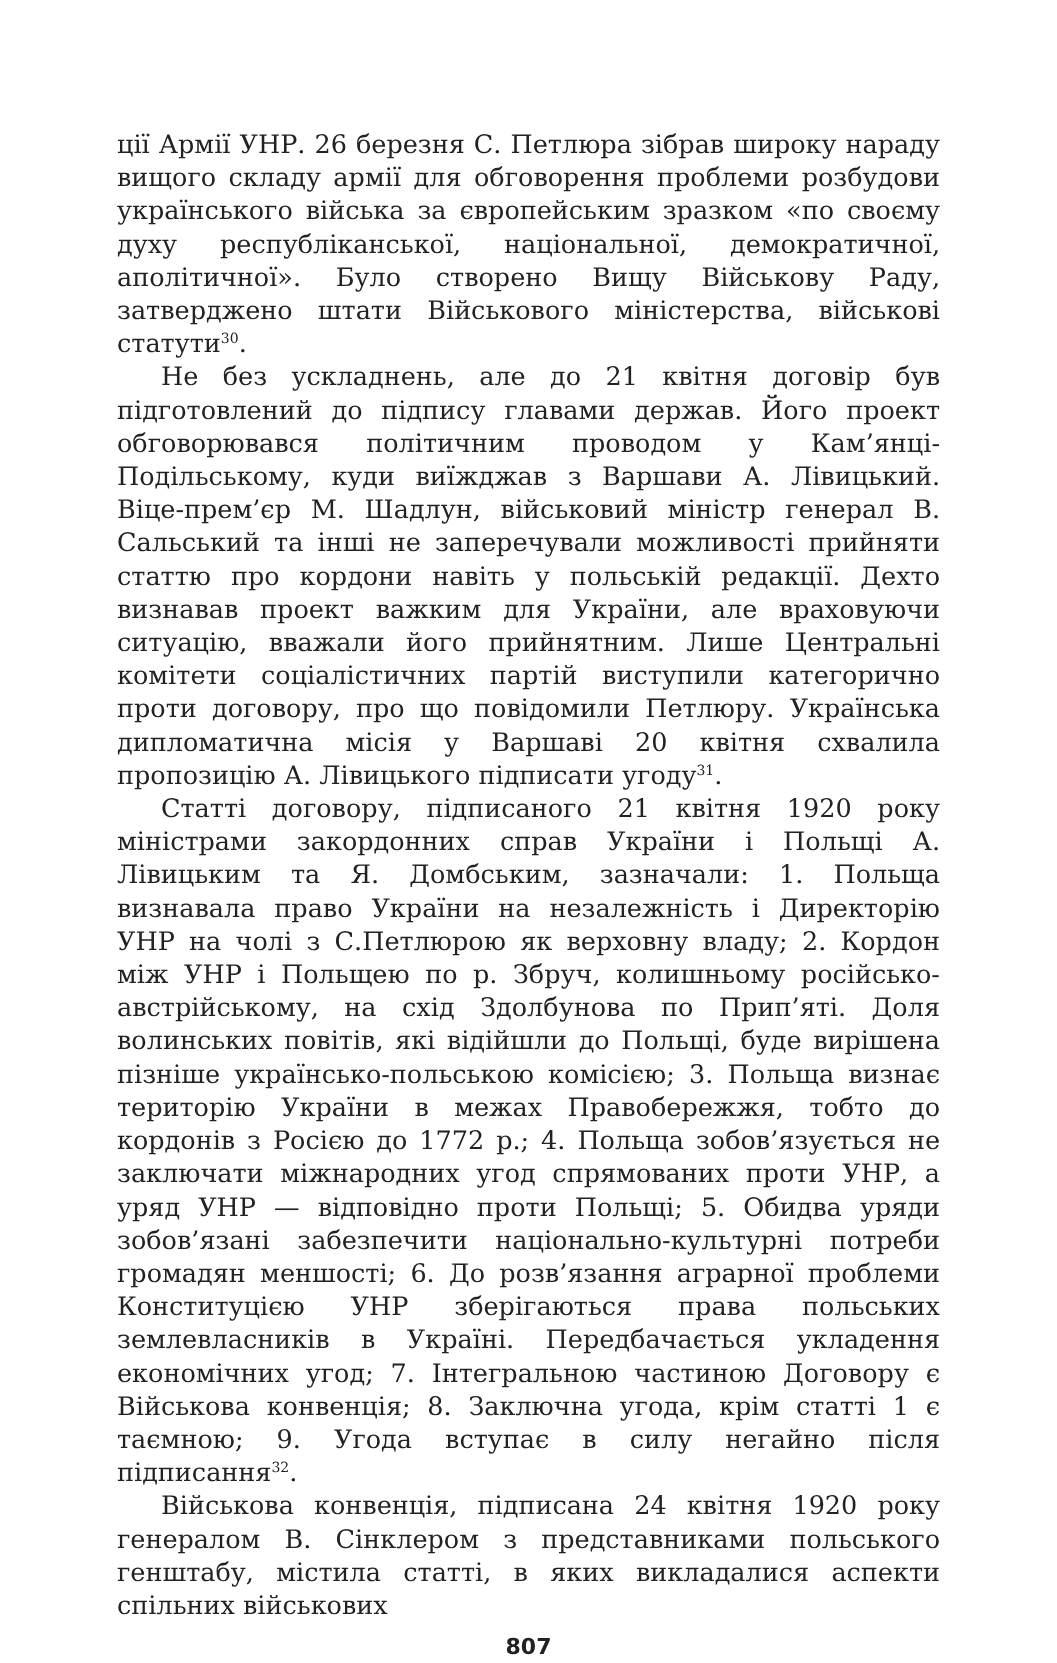ції Армії УНР. 26 березня С. Петлюра зібрав широку нараду вищого складу армії для обговорення проблеми розбудови українського війська за європейським зразком «по своєму духу республіканської, національної, демократичної, аполітичної». Було створено Вищу Військову Раду, затверджено штати Військового міністерства, військові статути<sup>30</sup>.
Не без ускладнень, але до 21 квітня договір був підготовлений до підпису главами держав. Його проект обговорювався політичним проводом у Кам’янці-Подільському, куди виїжджав з Варшави А. Лівицький. Віце-прем’єр М. Шадлун, військовий міністр генерал В. Сальський та інші не заперечували можливості прийняти статтю про кордони навіть у польській редакції. Дехто визнавав проект важким для України, але враховуючи ситуацію, вважали його прийнятним. Лише Центральні комітети соціалістичних партій виступили категорично проти договору, про що повідомили Петлюру. Українська дипломатична місія у Варшаві 20 квітня схвалила пропозицію А. Лівицького підписати угоду<sup>31</sup>.
Статті договору, підписаного 21 квітня 1920 року міністрами закордонних справ України і Польщі А. Лівицьким та Я. Домбським, зазначали: 1. Польща визнавала право України на незалежність і Директорію УНР на чолі з С.Петлюрою як верховну владу; 2. Кордон між УНР і Польщею по р. Збруч, колишньому російсько-австрійському, на схід Здолбунова по Прип’яті. Доля волинських повітів, які відійшли до Польщі, буде вирішена пізніше українсько-польською комісією; 3. Польща визнає територію України в межах Правобережжя, тобто до кордонів з Росією до 1772 р.; 4. Польща зобов’язується не заключати міжнародних угод спрямованих проти УНР, а уряд УНР — відповідно проти Польщі; 5. Обидва уряди зобов’язані забезпечити національно-культурні потреби громадян меншості; 6. До розв’язання аграрної проблеми Конституцією УНР зберігаються права польських землевласників в Україні. Передбачається укладення економічних угод; 7. Інтегральною частиною Договору є Військова конвенція; 8. Заключна угода, крім статті 1 є таємною; 9. Угода вступає в силу негайно після підписання<sup>32</sup>.
Військова конвенція, підписана 24 квітня 1920 року генералом В. Сінклером з представниками польського генштабу, містила статті, в яких викладалися аспекти спільних військових
807